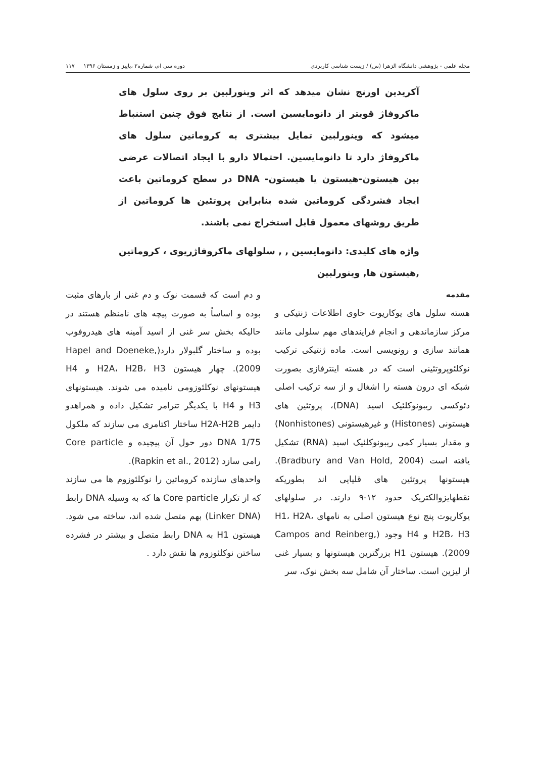مجله علمی - پژوهشی دانشگاه الزهرا (س) / زیست شناسی کاربردی دوره سی ام، شماره۲ ،پاییز و زمستان ۱۳۹۶ ۱۱۷
آکریدین اورنج نشان میدهد که اثر وینورلبین بر روی سلول های ماکروفاژ قویتر از دانومایسین است. از نتایج فوق چنین استنباط میشود که وینورلبین تمایل بیشتری به کروماتین سلول های ماکروفاژ دارد تا دانومایسین. احتمالا دارو با ایجاد اتصالات عرضی بین هیستون-هیستون یا هیستون- DNA در سطح کروماتین باعث ایجاد فشردگی کروماتین شده بنابراین پروتئین ها کروماتین از طریق روشهای معمول قابل استخراج نمی باشند.
واژه های کلیدی: دانومایسین , , سلولهای ماکروفاژریوی ، کروماتین ,هیستون ها, وینورلبین
مقدمه
هسته سلول های یوکاریوت حاوی اطلاعات ژنتیکی و مرکز سازماندهی و انجام فرایندهای مهم سلولی مانند همانند سازی و رونویسی است. ماده ژنتیکی ترکیب نوکلئوپروتئینی است که در هسته اینترفازی بصورت شبکه ای درون هسته را اشغال و از سه ترکیب اصلی دئوکسی ریبونوکلئیک اسید (DNA)، پروتئین های هیستونی (Histones) و غیرهیستونی (Nonhistones) و مقدار بسیار کمی ریبونوکلئیک اسید (RNA) تشکیل یافته است (Bradbury and Van Hold, 2004). هیستونها پروتئین های قلیایی اند بطوریکه نقطهایزوالکتریک حدود ۱۲-۹ دارند. در سلولهای یوکاریوت پنج نوع هیستون اصلی به نامهای H1، H2A، H2B، H3 و H4 وجود (Campos and Reinberg, 2009). هیستون H1 بزرگترین هیستونها و بسیار غنی از لیزین است. ساختار آن شامل سه بخش نوک، سر
و دم است که قسمت نوک و دم غنی از بارهای مثبت بوده و اساساً به صورت پیچه های نامنظم هستند در حالیکه بخش سر غنی از اسید آمینه های هیدروفوب بوده و ساختار گلبولار دارد(Hapel and Doeneke, 2009). چهار هیستون H2A، H2B، H3 و H4 هیستونهای نوکلئوزومی نامیده می شوند. هیستونهای H3 و H4 با یکدیگر تترامر تشکیل داده و همراهدو دایمر H2A-H2B ساختار اکتامری می سازند که ملکول DNA 1/75 دور حول آن پیچیده و Core particle رامی سازد (Rapkin et al., 2012).
واحدهای سازنده کروماتین را نوکلئوزوم ها می سازند که از تکرار Core particle ها که به وسیله DNA رابط (Linker DNA) بهم متصل شده اند، ساخته می شود. هیستون H1 به DNA رابط متصل و بیشتر در فشرده ساختن نوکلئوزوم ها نقش دارد .